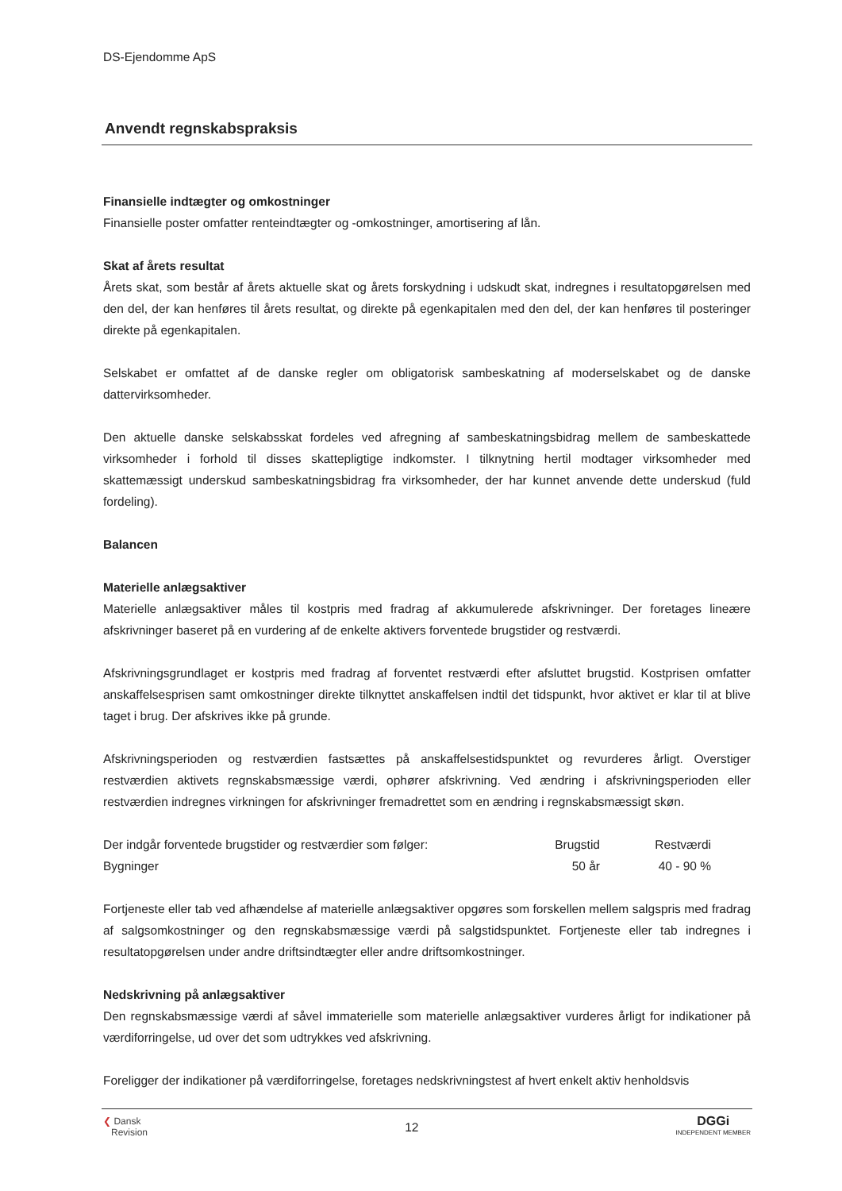DS-Ejendomme ApS
Anvendt regnskabspraksis
Finansielle indtægter og omkostninger
Finansielle poster omfatter renteindtægter og -omkostninger, amortisering af lån.
Skat af årets resultat
Årets skat, som består af årets aktuelle skat og årets forskydning i udskudt skat, indregnes i resultatopgørelsen med den del, der kan henføres til årets resultat, og direkte på egenkapitalen med den del, der kan henføres til posteringer direkte på egenkapitalen.
Selskabet er omfattet af de danske regler om obligatorisk sambeskatning af moderselskabet og de danske dattervirksomheder.
Den aktuelle danske selskabsskat fordeles ved afregning af sambeskatningsbidrag mellem de sambeskattede virksomheder i forhold til disses skattepligtige indkomster. I tilknytning hertil modtager virksomheder med skattemæssigt underskud sambeskatningsbidrag fra virksomheder, der har kunnet anvende dette underskud (fuld fordeling).
Balancen
Materielle anlægsaktiver
Materielle anlægsaktiver måles til kostpris med fradrag af akkumulerede afskrivninger. Der foretages lineære afskrivninger baseret på en vurdering af de enkelte aktivers forventede brugstider og restværdi.
Afskrivningsgrundlaget er kostpris med fradrag af forventet restværdi efter afsluttet brugstid. Kostprisen omfatter anskaffelsesprisen samt omkostninger direkte tilknyttet anskaffelsen indtil det tidspunkt, hvor aktivet er klar til at blive taget i brug. Der afskrives ikke på grunde.
Afskrivningsperioden og restværdien fastsættes på anskaffelsestidspunktet og revurderes årligt. Overstiger restværdien aktivets regnskabsmæssige værdi, ophører afskrivning. Ved ændring i afskrivningsperioden eller restværdien indregnes virkningen for afskrivninger fremadrettet som en ændring i regnskabsmæssigt skøn.
| Der indgår forventede brugstider og restværdier som følger: | Brugstid | Restværdi |
| --- | --- | --- |
| Bygninger | 50 år | 40 - 90 % |
Fortjeneste eller tab ved afhændelse af materielle anlægsaktiver opgøres som forskellen mellem salgspris med fradrag af salgsomkostninger og den regnskabsmæssige værdi på salgstidspunktet. Fortjeneste eller tab indregnes i resultatopgørelsen under andre driftsindtægter eller andre driftsomkostninger.
Nedskrivning på anlægsaktiver
Den regnskabsmæssige værdi af såvel immaterielle som materielle anlægsaktiver vurderes årligt for indikationer på værdiforringelse, ud over det som udtrykkes ved afskrivning.
Foreligger der indikationer på værdiforringelse, foretages nedskrivningstest af hvert enkelt aktiv henholdsvis
❮ Dansk
Revision
12
DGGi
INDEPENDENT MEMBER